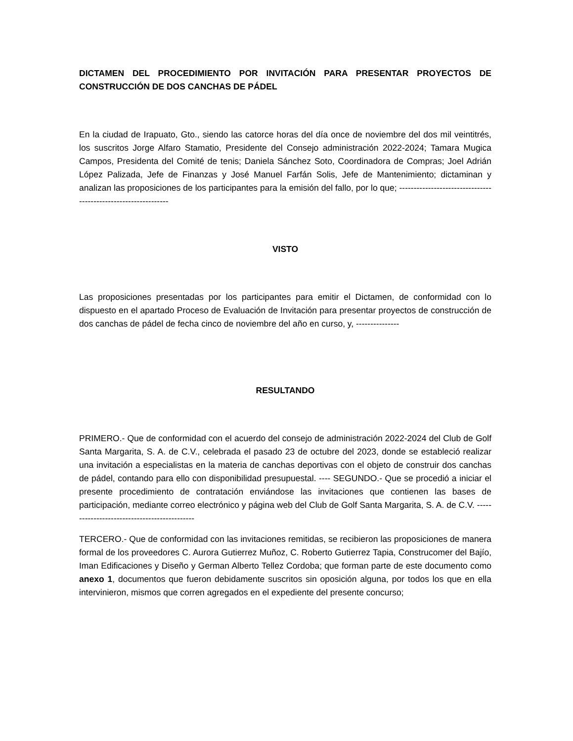DICTAMEN DEL PROCEDIMIENTO POR INVITACIÓN PARA PRESENTAR PROYECTOS DE CONSTRUCCIÓN DE DOS CANCHAS DE PÁDEL
En la ciudad de Irapuato, Gto., siendo las catorce horas del día once de noviembre del dos mil veintitrés, los suscritos Jorge Alfaro Stamatio, Presidente del Consejo administración 2022-2024; Tamara Mugica Campos, Presidenta del Comité de tenis; Daniela Sánchez Soto, Coordinadora de Compras; Joel Adrián López Palizada, Jefe de Finanzas y José Manuel Farfán Solis, Jefe de Mantenimiento; dictaminan y analizan las proposiciones de los participantes para la emisión del fallo, por lo que; ---------------------------------------------------------------
VISTO
Las proposiciones presentadas por los participantes para emitir el Dictamen, de conformidad con lo dispuesto en el apartado Proceso de Evaluación de Invitación para presentar proyectos de construcción de dos canchas de pádel de fecha cinco de noviembre del año en curso, y, ---------------
RESULTANDO
PRIMERO.- Que de conformidad con el acuerdo del consejo de administración 2022-2024 del Club de Golf Santa Margarita, S. A. de C.V., celebrada el pasado 23 de octubre del 2023, donde se estableció realizar una invitación a especialistas en la materia de canchas deportivas con el objeto de construir dos canchas de pádel, contando para ello con disponibilidad presupuestal. ---- SEGUNDO.- Que se procedió a iniciar el presente procedimiento de contratación enviándose las invitaciones que contienen las bases de participación, mediante correo electrónico y página web del Club de Golf Santa Margarita, S. A. de C.V. ---------------------------------------------
TERCERO.- Que de conformidad con las invitaciones remitidas, se recibieron las proposiciones de manera formal de los proveedores C. Aurora Gutierrez Muñoz, C. Roberto Gutierrez Tapia, Construcomer del Bajío, Iman Edificaciones y Diseño y German Alberto Tellez Cordoba; que forman parte de este documento como anexo 1, documentos que fueron debidamente suscritos sin oposición alguna, por todos los que en ella intervinieron, mismos que corren agregados en el expediente del presente concurso;